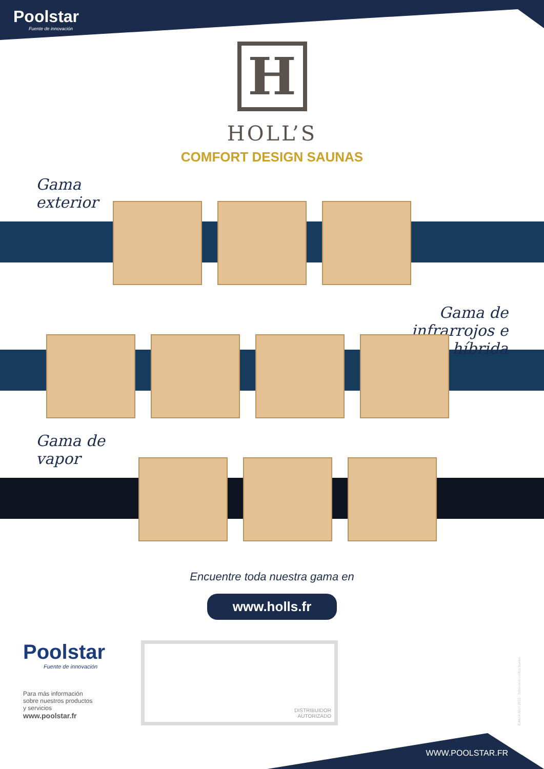Poolstar
Fuente de innovación
H
HOLL’S
COMFORT DESIGN SAUNAS
Gama
exterior
Gama de
infrarrojos e
híbrida
Gama de
vapor
Encuentre toda nuestra gama en
www.holls.fr
Poolstar
Fuente de innovación
Para más información
sobre nuestros productos
y servicios
www.poolstar.fr
DISTRIBUIDOR
AUTORIZADO
Edition Abril 2022 - fotos non contractuales
WWW.POOLSTAR.FR